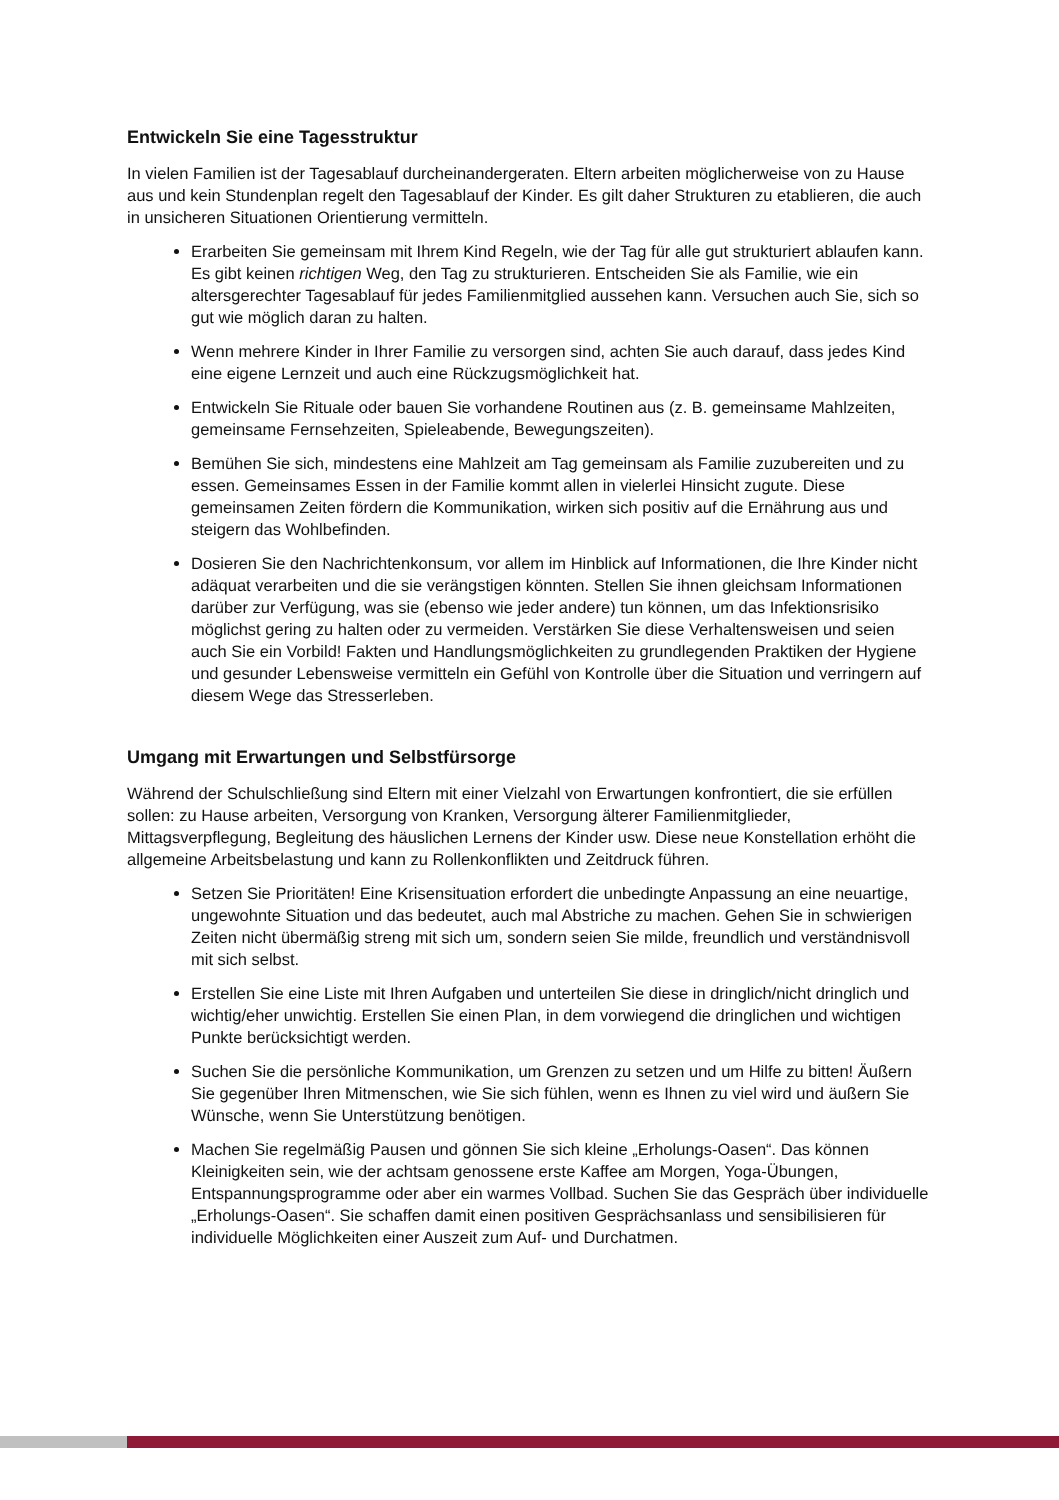Entwickeln Sie eine Tagesstruktur
In vielen Familien ist der Tagesablauf durcheinandergeraten. Eltern arbeiten möglicherweise von zu Hause aus und kein Stundenplan regelt den Tagesablauf der Kinder. Es gilt daher Strukturen zu etablieren, die auch in unsicheren Situationen Orientierung vermitteln.
Erarbeiten Sie gemeinsam mit Ihrem Kind Regeln, wie der Tag für alle gut strukturiert ablaufen kann. Es gibt keinen richtigen Weg, den Tag zu strukturieren. Entscheiden Sie als Familie, wie ein altersgerechter Tagesablauf für jedes Familienmitglied aussehen kann. Versuchen auch Sie, sich so gut wie möglich daran zu halten.
Wenn mehrere Kinder in Ihrer Familie zu versorgen sind, achten Sie auch darauf, dass jedes Kind eine eigene Lernzeit und auch eine Rückzugsmöglichkeit hat.
Entwickeln Sie Rituale oder bauen Sie vorhandene Routinen aus (z. B. gemeinsame Mahlzeiten, gemeinsame Fernsehzeiten, Spieleabende, Bewegungszeiten).
Bemühen Sie sich, mindestens eine Mahlzeit am Tag gemeinsam als Familie zuzubereiten und zu essen. Gemeinsames Essen in der Familie kommt allen in vielerlei Hinsicht zugute. Diese gemeinsamen Zeiten fördern die Kommunikation, wirken sich positiv auf die Ernährung aus und steigern das Wohlbefinden.
Dosieren Sie den Nachrichtenkonsum, vor allem im Hinblick auf Informationen, die Ihre Kinder nicht adäquat verarbeiten und die sie verängstigen könnten. Stellen Sie ihnen gleichsam Informationen darüber zur Verfügung, was sie (ebenso wie jeder andere) tun können, um das Infektionsrisiko möglichst gering zu halten oder zu vermeiden. Verstärken Sie diese Verhaltensweisen und seien auch Sie ein Vorbild! Fakten und Handlungsmöglichkeiten zu grundlegenden Praktiken der Hygiene und gesunder Lebensweise vermitteln ein Gefühl von Kontrolle über die Situation und verringern auf diesem Wege das Stresserleben.
Umgang mit Erwartungen und Selbstfürsorge
Während der Schulschließung sind Eltern mit einer Vielzahl von Erwartungen konfrontiert, die sie erfüllen sollen: zu Hause arbeiten, Versorgung von Kranken, Versorgung älterer Familienmitglieder, Mittagsverpflegung, Begleitung des häuslichen Lernens der Kinder usw. Diese neue Konstellation erhöht die allgemeine Arbeitsbelastung und kann zu Rollenkonflikten und Zeitdruck führen.
Setzen Sie Prioritäten! Eine Krisensituation erfordert die unbedingte Anpassung an eine neuartige, ungewohnte Situation und das bedeutet, auch mal Abstriche zu machen. Gehen Sie in schwierigen Zeiten nicht übermäßig streng mit sich um, sondern seien Sie milde, freundlich und verständnisvoll mit sich selbst.
Erstellen Sie eine Liste mit Ihren Aufgaben und unterteilen Sie diese in dringlich/nicht dringlich und wichtig/eher unwichtig. Erstellen Sie einen Plan, in dem vorwiegend die dringlichen und wichtigen Punkte berücksichtigt werden.
Suchen Sie die persönliche Kommunikation, um Grenzen zu setzen und um Hilfe zu bitten! Äußern Sie gegenüber Ihren Mitmenschen, wie Sie sich fühlen, wenn es Ihnen zu viel wird und äußern Sie Wünsche, wenn Sie Unterstützung benötigen.
Machen Sie regelmäßig Pausen und gönnen Sie sich kleine „Erholungs-Oasen“. Das können Kleinigkeiten sein, wie der achtsam genossene erste Kaffee am Morgen, Yoga-Übungen, Entspannungsprogramme oder aber ein warmes Vollbad. Suchen Sie das Gespräch über individuelle „Erholungs-Oasen“. Sie schaffen damit einen positiven Gesprächsanlass und sensibilisieren für individuelle Möglichkeiten einer Auszeit zum Auf- und Durchatmen.